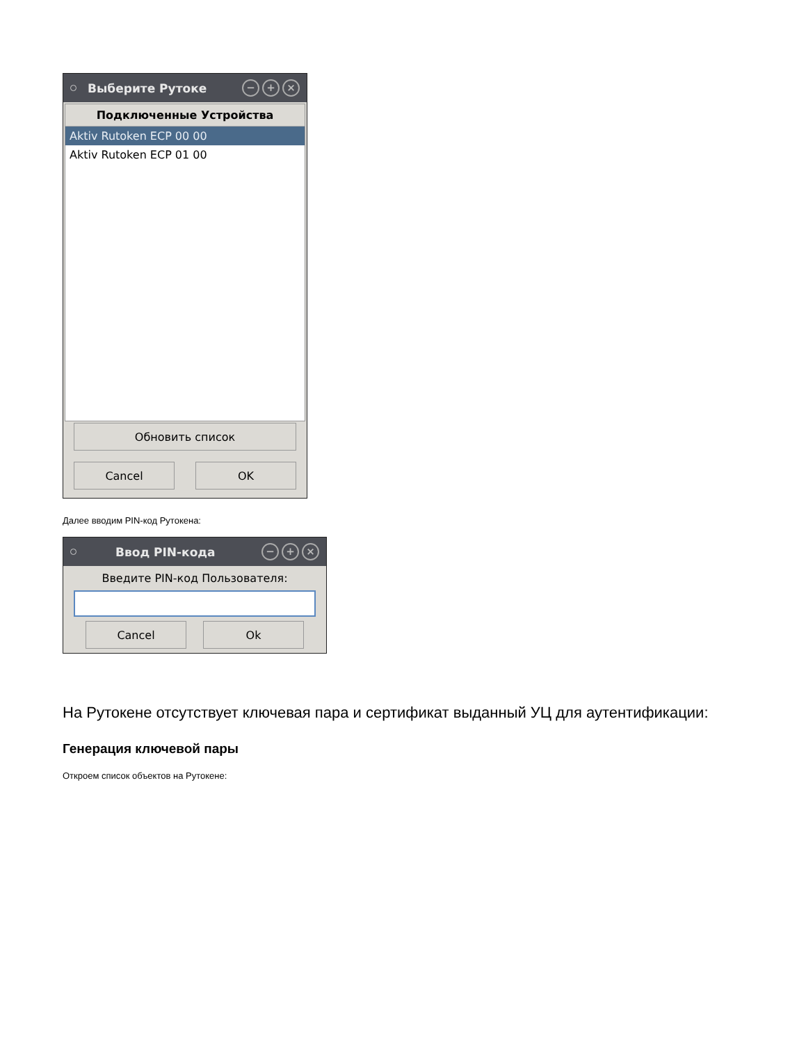Выберите Рутоке
− + ×
Подключенные Устройства
Aktiv Rutoken ECP 00 00
Aktiv Rutoken ECP 01 00
Обновить список
Cancel OK
Далее вводим PIN-код Рутокена:
Ввод PIN-кода
− + ×
Введите PIN-код Пользователя:
Cancel Ok
На Рутокене отсутствует ключевая пара и сертификат выданный УЦ для аутентификации:
Генерация ключевой пары
Откроем список объектов на Рутокене: